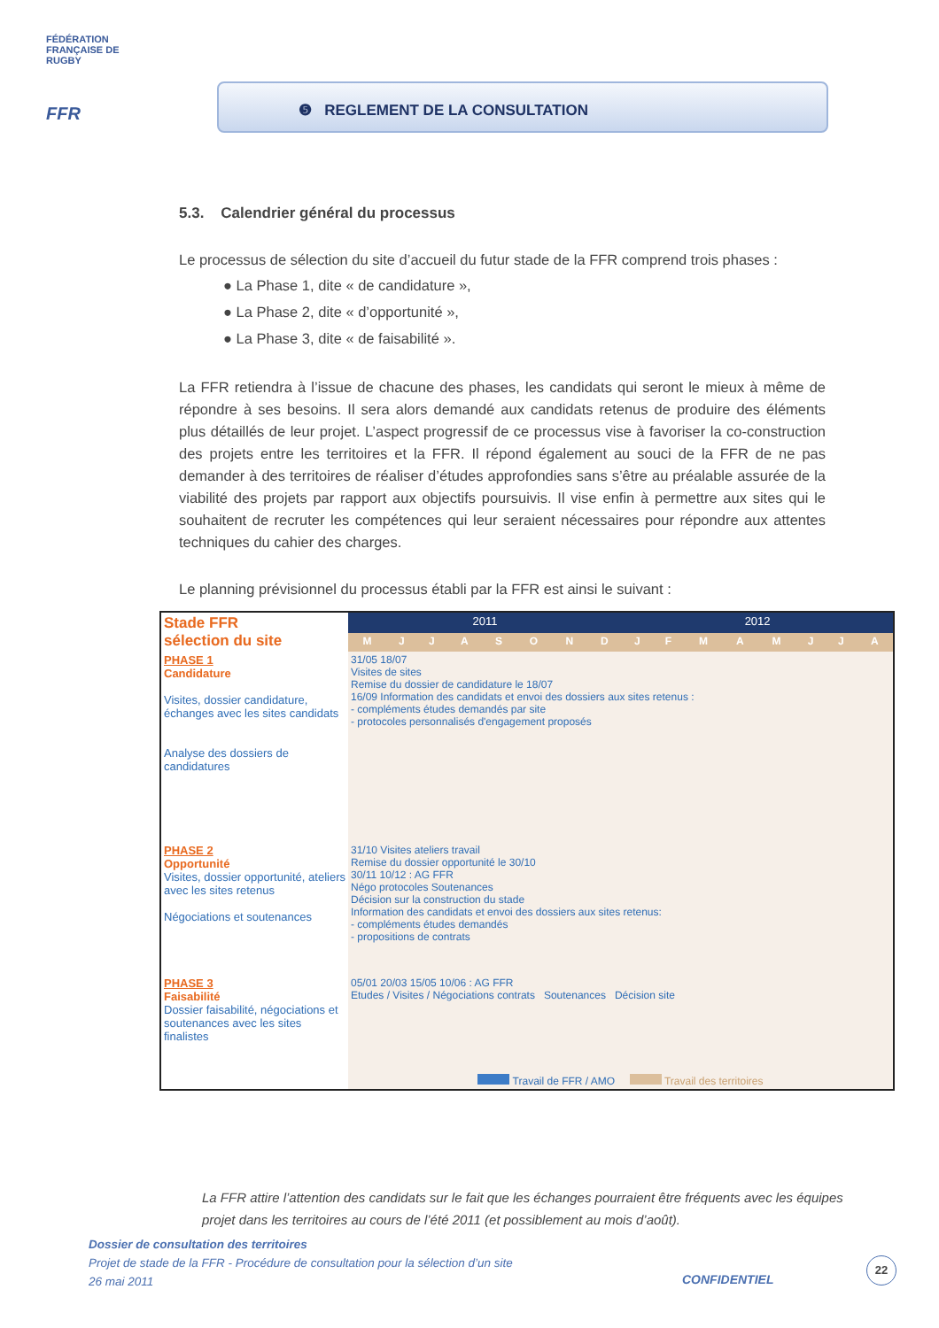FÉDÉRATION FRANÇAISE DE RUGBY
FFR
❺ REGLEMENT DE LA CONSULTATION
5.3. Calendrier général du processus
Le processus de sélection du site d’accueil du futur stade de la FFR comprend trois phases :
● La Phase 1, dite « de candidature »,
● La Phase 2, dite « d’opportunité »,
● La Phase 3, dite « de faisabilité ».
La FFR retiendra à l’issue de chacune des phases, les candidats qui seront le mieux à même de répondre à ses besoins. Il sera alors demandé aux candidats retenus de produire des éléments plus détaillés de leur projet. L’aspect progressif de ce processus vise à favoriser la co-construction des projets entre les territoires et la FFR. Il répond également au souci de la FFR de ne pas demander à des territoires de réaliser d’études approfondies sans s’être au préalable assurée de la viabilité des projets par rapport aux objectifs poursuivis. Il vise enfin à permettre aux sites qui le souhaitent de recruter les compétences qui leur seraient nécessaires pour répondre aux attentes techniques du cahier des charges.
Le planning prévisionnel du processus établi par la FFR est ainsi le suivant :
| Stade FFR sélection du site | 2011 | | | | | | | | 2012 | | | | | | | |
| | M | J | J | A | S | O | N | D | J | F | M | A | M | J | J | A |
| PHASE 1 Candidature Visites, dossier candidature, échanges avec les sites candidats Analyse des dossiers de candidatures | 31/05 18/07 Visites de sites Remise du dossier de candidature le 18/07 16/09 Information des candidats et envoi des dossiers aux sites retenus : - compléments études demandés par site - protocoles personnalisés d'engagement proposés | | | | | | | | | | | | | | | |
| PHASE 2 Opportunité Visites, dossier opportunité, ateliers avec les sites retenus Négociations et soutenances | 31/10 Visites ateliers travail Remise du dossier opportunité le 30/10 30/11 10/12 : AG FFR Négo protocoles Soutenances Décision sur la construction du stade Information des candidats et envoi des dossiers aux sites retenus: - compléments études demandés - propositions de contrats | | | | | | | | | | | | | | | |
| PHASE 3 Faisabilité Dossier faisabilité, négociations et soutenances avec les sites finalistes | 05/01 20/03 15/05 10/06 : AG FFR Etudes / Visites / Négociations contrats Soutenances Décision site | | | | | | | | | | | | | | | |
| | Travail de FFR / AMO Travail des territoires | | | | | | | | | | | | | | | |
La FFR attire l’attention des candidats sur le fait que les échanges pourraient être fréquents avec les équipes projet dans les territoires au cours de l’été 2011 (et possiblement au mois d’août).
Dossier de consultation des territoires
Projet de stade de la FFR - Procédure de consultation pour la sélection d’un site
26 mai 2011
CONFIDENTIEL
22